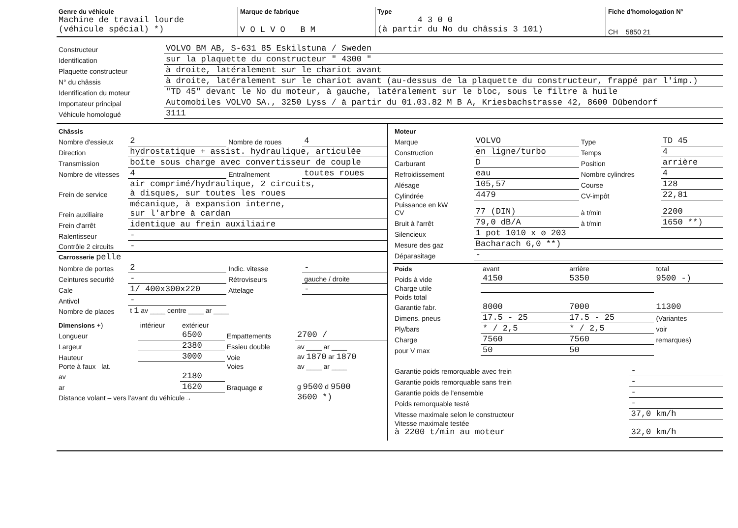| Genre du véhicule Machine de travail lourde (véhicule spécial) *) | Marque de fabrique V O L V O B M | Type 4 3 0 0 (à partir du No du châssis 3 101) | Fiche d'homologation N° CH 5850 21 |
| Constructeur | VOLVO BM AB, S-631 85 Eskilstuna / Sweden |
| Identification | sur la plaquette du constructeur " 4300 " |
| Plaquette constructeur | à droite, latéralement sur le chariot avant |
| N° du châssis | à droite, latéralement sur le chariot avant (au-dessus de la plaquette du constructeur, frappé par l'imp.) |
| Identification du moteur | "TD 45" devant le No du moteur, à gauche, latéralement sur le bloc, sous le filtre à huile |
| Importateur principal | Automobiles VOLVO SA., 3250 Lyss / à partir du 01.03.82 M B A, Kriesbachstrasse 42, 8600 Dübendorf |
| Véhicule homologué | 3111 |
| Châssis | | | |
| Nombre d'essieux | 2 | Nombre de roues | 4 |
| Direction | hydrostatique + assist. hydraulique, articulée | | |
| Transmission | boîte sous charge avec convertisseur de couple | | |
| Nombre de vitesses | 4 | Entraînement | toutes roues |
| Frein de service | air comprimé/hydraulique, 2 circuits, à disques, sur toutes les roues | | |
| Frein auxiliaire | mécanique, à expansion interne, sur l'arbre à cardan | | |
| Frein d'arrêt | identique au frein auxiliaire | | |
| Ralentisseur | - | | |
| Contrôle 2 circuits | - | | |
| Carrosserie pelle | | | |
| Nombre de portes | 2 | Indic. vitesse | - |
| Ceintures securité | - | Rétroviseurs | gauche / droite |
| Cale | 1/ 400x300x220 | Attelage | - |
| Antivol | - | | |
| Nombre de places | t 1 av ____ centre ____ ar ____ | | |
| Dimensions +) | intérieur | extérieur | | |
| Longueur | | 6500 | Empattements | 2700 / |
| Largeur | | 2380 | Essieu double | av ____ ar ____ |
| Hauteur | | 3000 | Voie | av 1870 ar 1870 |
| Porte à faux lat. | | | Voies | av ____ ar ____ |
| av | | 2180 | | |
| ar | | 1620 | Braquage ø | g 9500 d 9500 |
| Distance volant – vers l'avant du véhicule→ | | | | 3600 *) |
| Moteur | | | |
| Marque | VOLVO | Type | TD 45 |
| Construction | en ligne/turbo | Temps | 4 |
| Carburant | D | Position | arrière |
| Refroidissement | eau | Nombre cylindres | 4 |
| Alésage | 105,57 | Course | 128 |
| Cylindrée | 4479 | CV-impôt | 22,81 |
| Puissance en kW CV | 77 (DIN) | à t/min | 2200 |
| Bruit à l'arrêt | 79,0 dB/A | à t/min | 1650 **) |
| Silencieux | 1 pot 1010 x ø 203 | | |
| Mesure des gaz | Bacharach 6,0 **) | | |
| Déparasitage | - | | |
| Poids | avant | arrière | total |
| Poids à vide | 4150 | 5350 | 9500 -) |
| Charge utile | | | |
| Poids total | | | |
| Garantie fabr. | 8000 | 7000 | 11300 |
| Dimens. pneus | 17.5 - 25 | 17.5 - 25 | (Variantes |
| Ply/bars | * / 2,5 | * / 2,5 | voir |
| Charge | 7560 | 7560 | remarques) |
| pour V max | 50 | 50 | |
| Garantie poids remorquable avec frein | - |
| Garantie poids remorquable sans frein | - |
| Garantie poids de l'ensemble | - |
| Poids remorquable testé | - |
| Vitesse maximale selon le constructeur | 37,0 km/h |
| Vitesse maximale testée à 2200 t/min au moteur | 32,0 km/h |